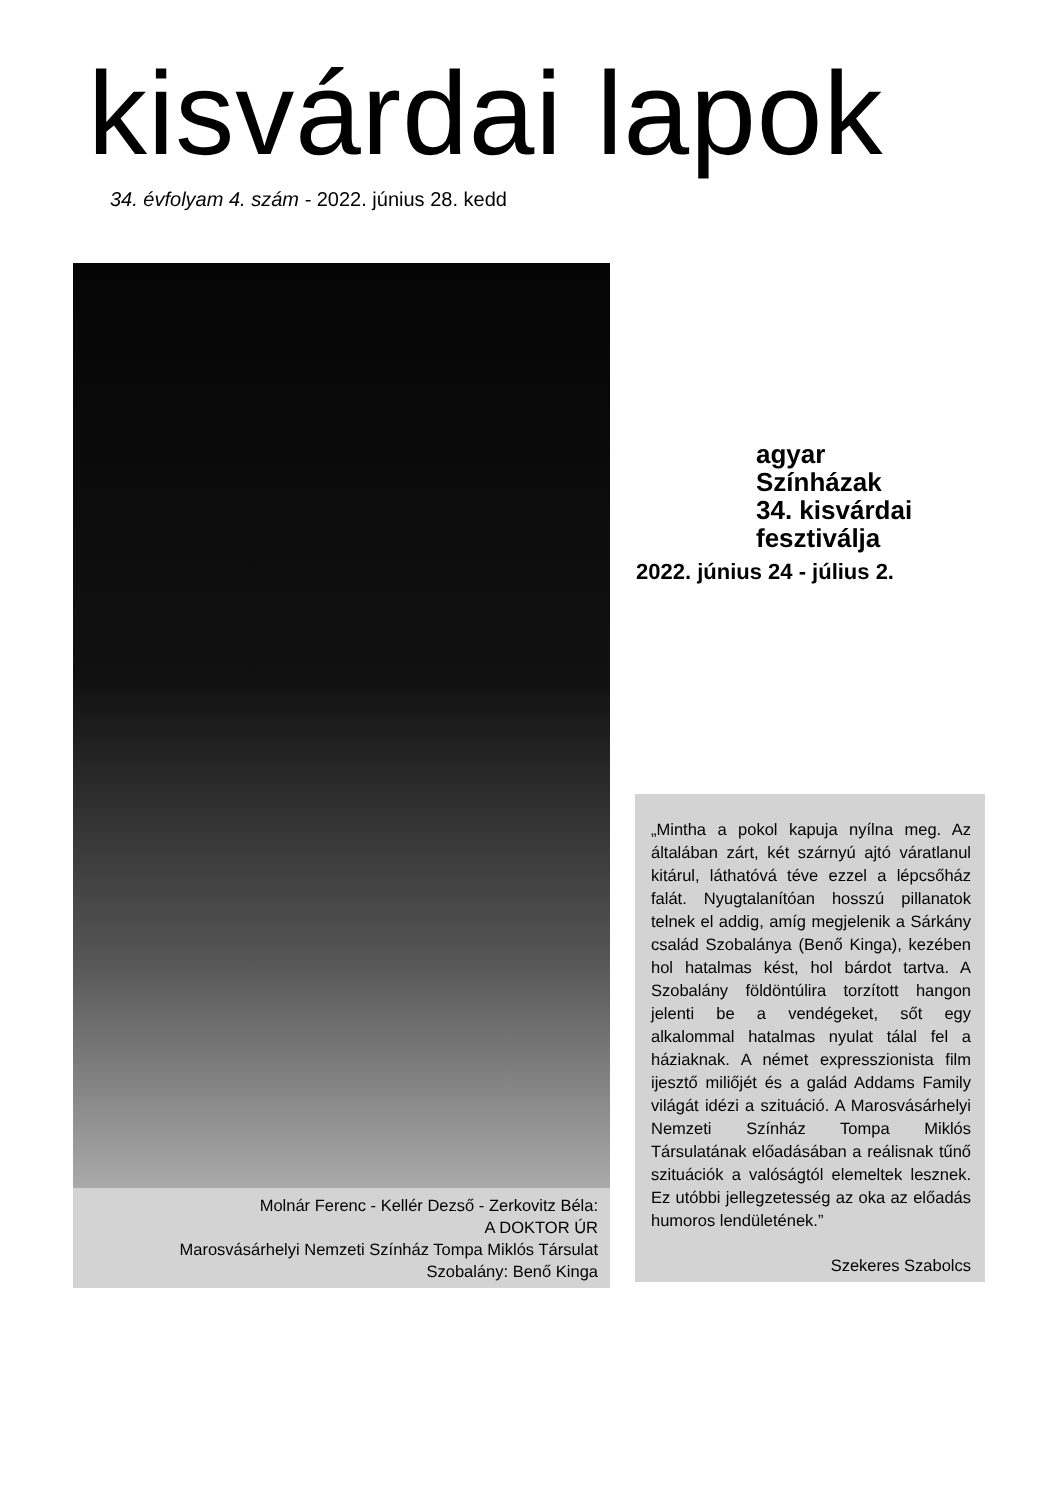kisvárdai lapok
34. évfolyam 4. szám - 2022. június 28. kedd
Molnár Ferenc - Kellér Dezső - Zerkovitz Béla:
A DOKTOR ÚR
Marosvásárhelyi Nemzeti Színház Tompa Miklós Társulat
Szobalány: Benő Kinga
agyar
Színházak
34. kisvárdai
fesztiválja
2022. június 24 - július 2.
„Mintha a pokol kapuja nyílna meg. Az általában zárt, két szárnyú ajtó váratlanul kitárul, láthatóvá téve ezzel a lépcsőház falát. Nyugtalanítóan hosszú pillanatok telnek el addig, amíg megjelenik a Sárkány család Szobalánya (Benő Kinga), kezében hol hatalmas kést, hol bárdot tartva. A Szobalány földöntúlira torzított hangon jelenti be a vendégeket, sőt egy alkalommal hatalmas nyulat tálal fel a háziaknak. A német expresszionista film ijesztő miliőjét és a galád Addams Family világát idézi a szituáció. A Marosvásárhelyi Nemzeti Színház Tompa Miklós Társulatának előadásában a reálisnak tűnő szituációk a valóságtól elemeltek lesznek. Ez utóbbi jellegzetesség az oka az előadás humoros lendületének.”
Szekeres Szabolcs